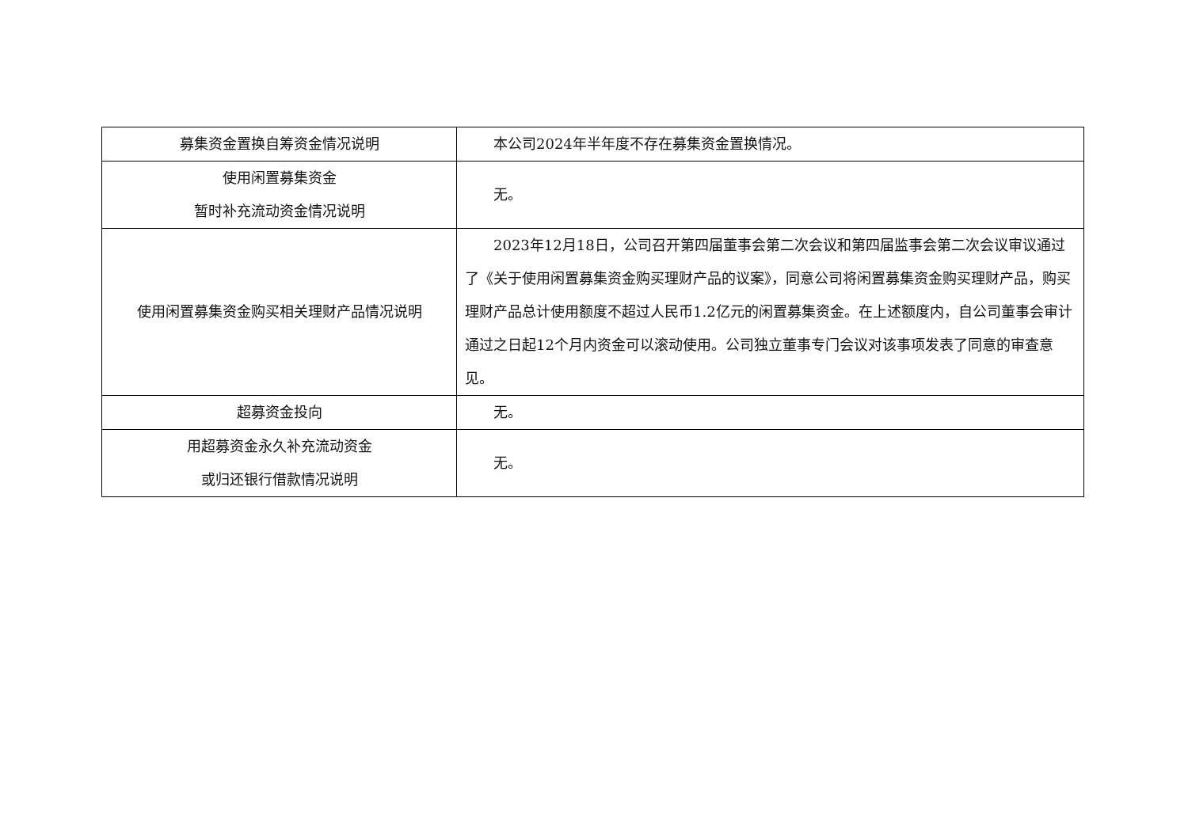| 募集资金置换自筹资金情况说明 | 本公司2024年半年度不存在募集资金置换情况。 |
| 使用闲置募集资金 暂时补充流动资金情况说明 | 无。 |
| 使用闲置募集资金购买相关理财产品情况说明 | 2023年12月18日，公司召开第四届董事会第二次会议和第四届监事会第二次会议审议通过了《关于使用闲置募集资金购买理财产品的议案》，同意公司将闲置募集资金购买理财产品，购买理财产品总计使用额度不超过人民币1.2亿元的闲置募集资金。在上述额度内，自公司董事会审计通过之日起12个月内资金可以滚动使用。公司独立董事专门会议对该事项发表了同意的审查意见。 |
| 超募资金投向 | 无。 |
| 用超募资金永久补充流动资金 或归还银行借款情况说明 | 无。 |